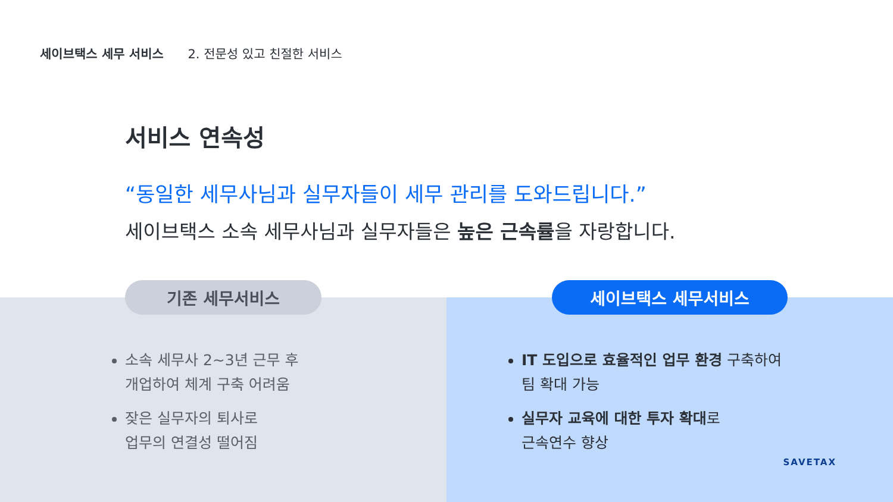세이브택스 세무 서비스 2. 전문성 있고 친절한 서비스
서비스 연속성
“동일한 세무사님과 실무자들이 세무 관리를 도와드립니다.”
세이브택스 소속 세무사님과 실무자들은 높은 근속률을 자랑합니다.
기존 세무서비스
소속 세무사 2~3년 근무 후
개업하여 체계 구축 어려움
잦은 실무자의 퇴사로
업무의 연결성 떨어짐
세이브택스 세무서비스
IT 도입으로 효율적인 업무 환경 구축하여
팀 확대 가능
실무자 교육에 대한 투자 확대로
근속연수 향상
SAVETAX